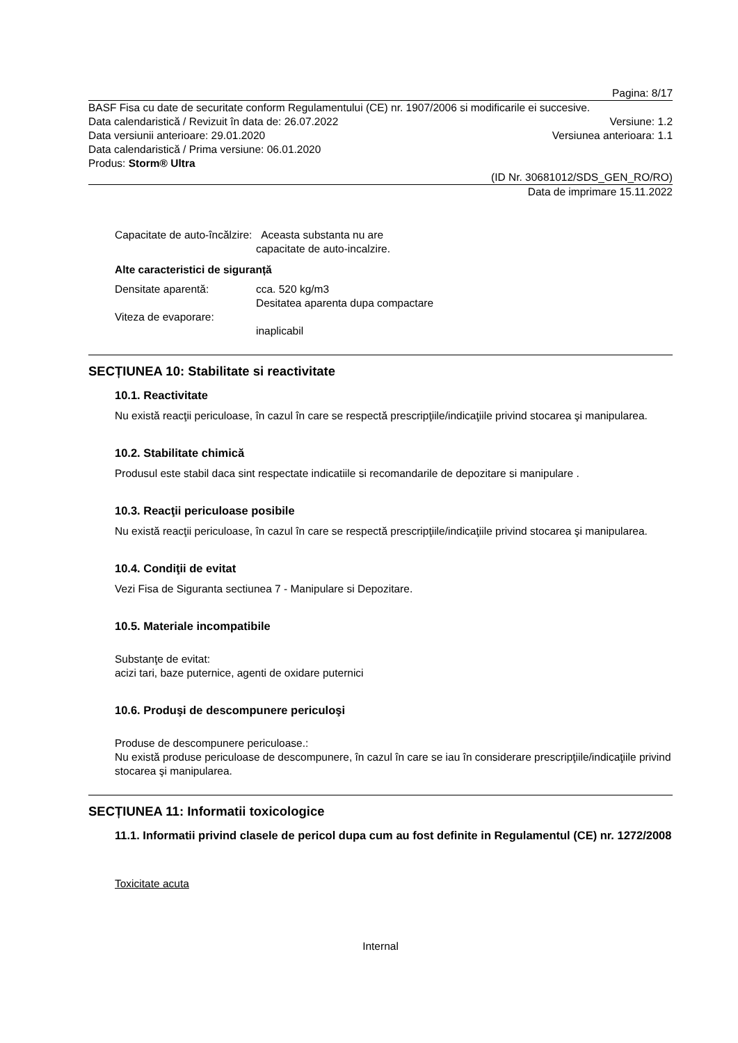Pagina: 8/17
BASF Fisa cu date de securitate conform Regulamentului (CE) nr. 1907/2006 si modificarile ei succesive.
Data calendaristică / Revizuit în data de: 26.07.2022 Versiune: 1.2
Data versiunii anterioare: 29.01.2020 Versiunea anterioara: 1.1
Data calendaristică / Prima versiune: 06.01.2020
Produs: Storm® Ultra
(ID Nr. 30681012/SDS_GEN_RO/RO)
Data de imprimare 15.11.2022
Capacitate de auto-încălzire: Aceasta substanta nu are
capacitate de auto-incalzire.
Alte caracteristici de siguranță
Densitate aparentă: cca. 520 kg/m3
Desitatea aparenta dupa compactare
Viteza de evaporare:
inaplicabil
SECȚIUNEA 10: Stabilitate si reactivitate
10.1. Reactivitate
Nu există reacţii periculoase, în cazul în care se respectă prescripţiile/indicaţiile privind stocarea şi manipularea.
10.2. Stabilitate chimică
Produsul este stabil daca sint respectate indicatiile si recomandarile de depozitare si manipulare .
10.3. Reacţii periculoase posibile
Nu există reacţii periculoase, în cazul în care se respectă prescripţiile/indicaţiile privind stocarea şi manipularea.
10.4. Condiţii de evitat
Vezi Fisa de Siguranta sectiunea 7 - Manipulare si Depozitare.
10.5. Materiale incompatibile
Substanţe de evitat:
acizi tari, baze puternice, agenti de oxidare puternici
10.6. Produşi de descompunere periculoşi
Produse de descompunere periculoase.:
Nu există produse periculoase de descompunere, în cazul în care se iau în considerare prescripţiile/indicaţiile privind stocarea şi manipularea.
SECȚIUNEA 11: Informatii toxicologice
11.1. Informatii privind clasele de pericol dupa cum au fost definite in Regulamentul (CE) nr. 1272/2008
Toxicitate acuta
Internal